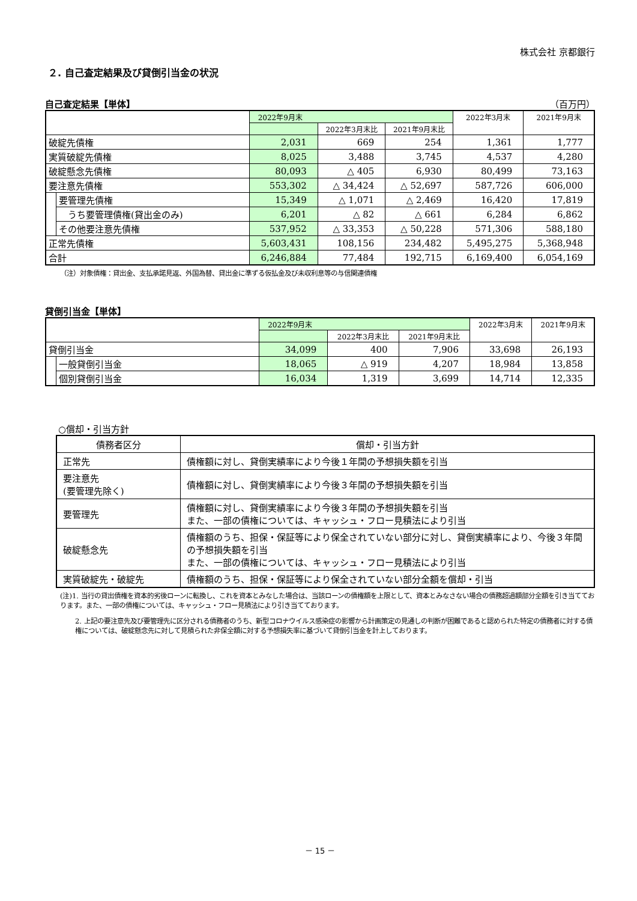株式会社 京都銀行
２. 自己査定結果及び貸倒引当金の状況
自己査定結果【単体】
（百万円）
| | | 2022年9月末 | | | 2022年3月末 | 2021年9月末 |
| | | | 2022年3月末比 | 2021年9月末比 | | |
| 破綻先債権 | | 2,031 | 669 | 254 | 1,361 | 1,777 |
| 実質破綻先債権 | | 8,025 | 3,488 | 3,745 | 4,537 | 4,280 |
| 破綻懸念先債権 | | 80,093 | △ 405 | 6,930 | 80,499 | 73,163 |
| 要注意先債権 | | 553,302 | △ 34,424 | △ 52,697 | 587,726 | 606,000 |
| | 要管理先債権 | 15,349 | △ 1,071 | △ 2,469 | 16,420 | 17,819 |
| | うち要管理債権(貸出金のみ) | 6,201 | △ 82 | △ 661 | 6,284 | 6,862 |
| | その他要注意先債権 | 537,952 | △ 33,353 | △ 50,228 | 571,306 | 588,180 |
| 正常先債権 | | 5,603,431 | 108,156 | 234,482 | 5,495,275 | 5,368,948 |
| 合計 | | 6,246,884 | 77,484 | 192,715 | 6,169,400 | 6,054,169 |
（注）対象債権：貸出金、支払承諾見返、外国為替、貸出金に準ずる仮払金及び未収利息等の与信関連債権
貸倒引当金【単体】
| | | 2022年9月末 | | | 2022年3月末 | 2021年9月末 |
| | | | 2022年3月末比 | 2021年9月末比 | | |
| 貸倒引当金 | | 34,099 | 400 | 7,906 | 33,698 | 26,193 |
| | 一般貸倒引当金 | 18,065 | △ 919 | 4,207 | 18,984 | 13,858 |
| | 個別貸倒引当金 | 16,034 | 1,319 | 3,699 | 14,714 | 12,335 |
○償却・引当方針
| 債務者区分 | 償却・引当方針 |
| 正常先 | 債権額に対し、貸倒実績率により今後１年間の予想損失額を引当 |
| 要注意先 (要管理先除く) | |
| | 債権額に対し、貸倒実績率により今後３年間の予想損失額を引当 |
| 要管理先 | 債権額に対し、貸倒実績率により今後３年間の予想損失額を引当 また、一部の債権については、キャッシュ・フロー見積法により引当 |
| 破綻懸念先 | 債権額のうち、担保・保証等により保全されていない部分に対し、貸倒実績率により、今後３年間の予想損失額を引当 また、一部の債権については、キャッシュ・フロー見積法により引当 |
| 実質破綻先・破綻先 | 債権額のうち、担保・保証等により保全されていない部分全額を償却・引当 |
(注)1. 当行の貸出債権を資本的劣後ローンに転換し、これを資本とみなした場合は、当該ローンの債権額を上限として、資本とみなさない場合の債務超過額部分全額を引き当てております。また、一部の債権については、キャッシュ・フロー見積法により引き当てております。
2. 上記の要注意先及び要管理先に区分される債務者のうち、新型コロナウイルス感染症の影響から計画策定の見通しの判断が困難であると認められた特定の債務者に対する債権については、破綻懸念先に対して見積られた非保全額に対する予想損失率に基づいて貸倒引当金を計上しております。
－ 15 －